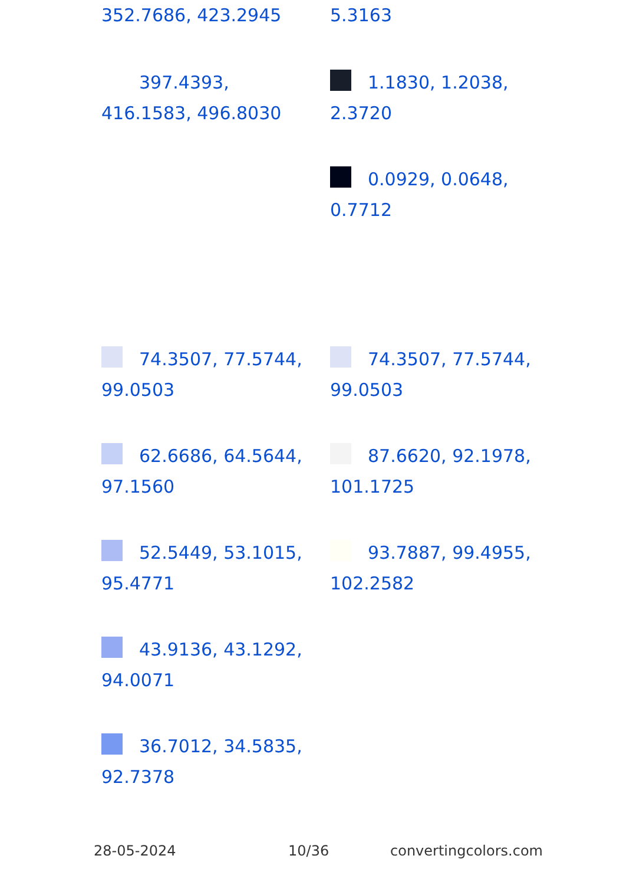352.7686, 423.2945 5.3163
397.4393, 416.1583, 496.8030
1.1830, 1.2038, 2.3720
0.0929, 0.0648, 0.7712
74.3507, 77.5744, 99.0503
74.3507, 77.5744, 99.0503
62.6686, 64.5644, 97.1560
87.6620, 92.1978, 101.1725
52.5449, 53.1015, 95.4771
93.7887, 99.4955, 102.2582
43.9136, 43.1292, 94.0071
36.7012, 34.5835, 92.7378
28-05-2024 10/36 convertingcolors.com